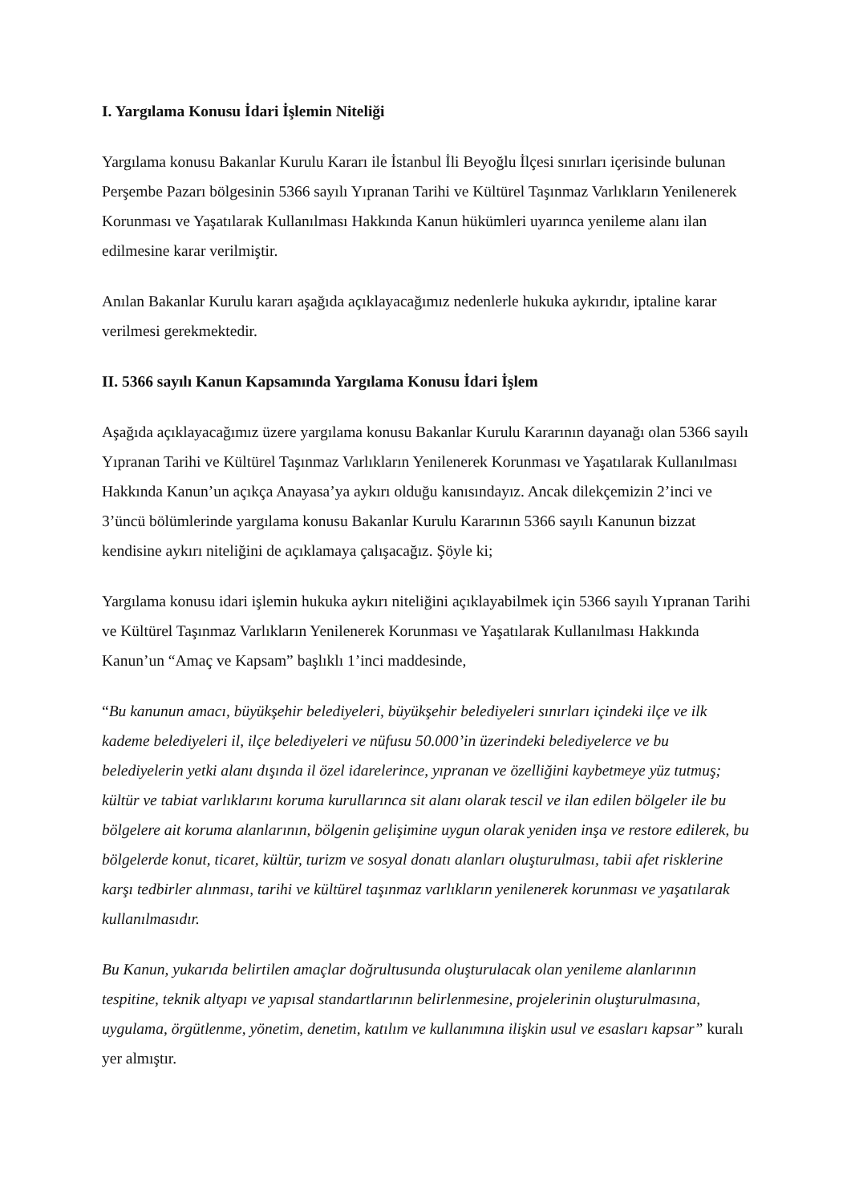I. Yargılama Konusu İdari İşlemin Niteliği
Yargılama konusu Bakanlar Kurulu Kararı ile İstanbul İli Beyoğlu İlçesi sınırları içerisinde bulunan Perşembe Pazarı bölgesinin 5366 sayılı Yıpranan Tarihi ve Kültürel Taşınmaz Varlıkların Yenilenerek Korunması ve Yaşatılarak Kullanılması Hakkında Kanun hükümleri uyarınca yenileme alanı ilan edilmesine karar verilmiştir.
Anılan Bakanlar Kurulu kararı aşağıda açıklayacağımız nedenlerle hukuka aykırıdır, iptaline karar verilmesi gerekmektedir.
II. 5366 sayılı Kanun Kapsamında Yargılama Konusu İdari İşlem
Aşağıda açıklayacağımız üzere yargılama konusu Bakanlar Kurulu Kararının dayanağı olan 5366 sayılı Yıpranan Tarihi ve Kültürel Taşınmaz Varlıkların Yenilenerek Korunması ve Yaşatılarak Kullanılması Hakkında Kanun’un açıkça Anayasa’ya aykırı olduğu kanısındayız. Ancak dilekçemizin 2’inci ve 3’üncü bölümlerinde yargılama konusu Bakanlar Kurulu Kararının 5366 sayılı Kanunun bizzat kendisine aykırı niteliğini de açıklamaya çalışacağız. Şöyle ki;
Yargılama konusu idari işlemin hukuka aykırı niteliğini açıklayabilmek için 5366 sayılı Yıpranan Tarihi ve Kültürel Taşınmaz Varlıkların Yenilenerek Korunması ve Yaşatılarak Kullanılması Hakkında Kanun’un “Amaç ve Kapsam” başlıklı 1’inci maddesinde,
“Bu kanunun amacı, büyükşehir belediyeleri, büyükşehir belediyeleri sınırları içindeki ilçe ve ilk kademe belediyeleri il, ilçe belediyeleri ve nüfusu 50.000’in üzerindeki belediyelerce ve bu belediyelerin yetki alanı dışında il özel idarelerince, yıpranan ve özelliğini kaybetmeye yüz tutmuş; kültür ve tabiat varlıklarını koruma kurullarınca sit alanı olarak tescil ve ilan edilen bölgeler ile bu bölgelere ait koruma alanlarının, bölgenin gelişimine uygun olarak yeniden inşa ve restore edilerek, bu bölgelerde konut, ticaret, kültür, turizm ve sosyal donatı alanları oluşturulması, tabii afet risklerine karşı tedbirler alınması, tarihi ve kültürel taşınmaz varlıkların yenilenerek korunması ve yaşatılarak kullanılmasıdır.
Bu Kanun, yukarıda belirtilen amaçlar doğrultusunda oluşturulacak olan yenileme alanlarının tespitine, teknik altyapı ve yapısal standartlarının belirlenmesine, projelerinin oluşturulmasına, uygulama, örgütlenme, yönetim, denetim, katılım ve kullanımına ilişkin usul ve esasları kapsar” kuralı yer almıştır.